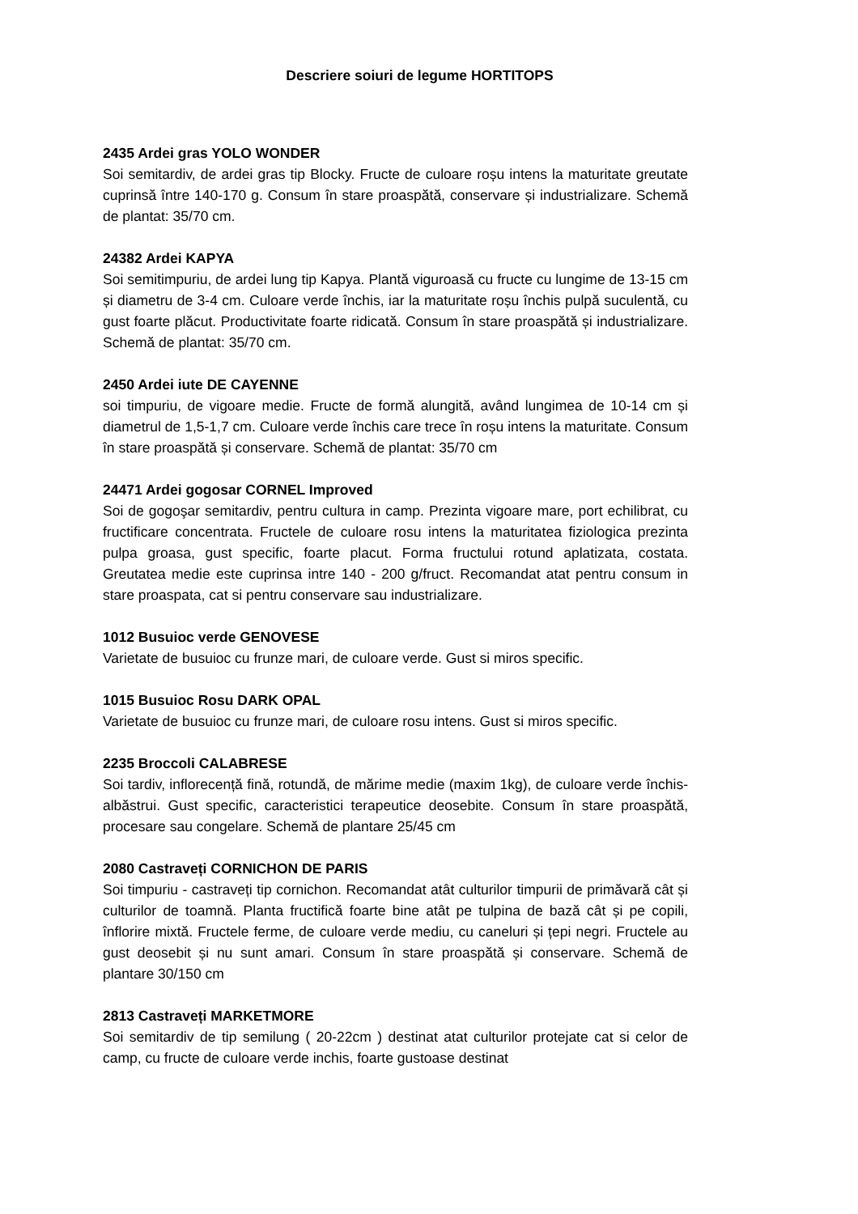Descriere soiuri de legume HORTITOPS
2435 Ardei gras YOLO WONDER
Soi semitardiv, de ardei gras tip Blocky. Fructe de culoare roșu intens la maturitate greutate cuprinsă între 140-170 g. Consum în stare proaspătă, conservare și industrializare. Schemă de plantat: 35/70 cm.
24382 Ardei KAPYA
Soi semitimpuriu, de ardei lung tip Kapya. Plantă viguroasă cu fructe cu lungime de 13-15 cm și diametru de 3-4 cm. Culoare verde închis, iar la maturitate roșu închis pulpă suculentă, cu gust foarte plăcut. Productivitate foarte ridicată. Consum în stare proaspătă și industrializare. Schemă de plantat: 35/70 cm.
2450 Ardei iute DE CAYENNE
soi timpuriu, de vigoare medie. Fructe de formă alungită, având lungimea de 10-14 cm și diametrul de 1,5-1,7 cm. Culoare verde închis care trece în roșu intens la maturitate. Consum în stare proaspătă și conservare. Schemă de plantat: 35/70 cm
24471 Ardei gogosar CORNEL Improved
Soi de gogoşar semitardiv, pentru cultura in camp. Prezinta vigoare mare, port echilibrat, cu fructificare concentrata. Fructele de culoare rosu intens la maturitatea fiziologica prezinta pulpa groasa, gust specific, foarte placut. Forma fructului rotund aplatizata, costata. Greutatea medie este cuprinsa intre 140 - 200 g/fruct. Recomandat atat pentru consum in stare proaspata, cat si pentru conservare sau industrializare.
1012 Busuioc verde GENOVESE
Varietate de busuioc cu frunze mari, de culoare verde. Gust si miros specific.
1015 Busuioc Rosu DARK OPAL
Varietate de busuioc cu frunze mari, de culoare rosu intens. Gust si miros specific.
2235 Broccoli CALABRESE
Soi tardiv, inflorecență fină, rotundă, de mărime medie (maxim 1kg), de culoare verde închis-albăstrui. Gust specific, caracteristici terapeutice deosebite. Consum în stare proaspătă, procesare sau congelare. Schemă de plantare 25/45 cm
2080 Castraveți CORNICHON DE PARIS
Soi timpuriu - castraveți tip cornichon. Recomandat atât culturilor timpurii de primăvară cât și culturilor de toamnă. Planta fructifică foarte bine atât pe tulpina de bază cât și pe copili, înflorire mixtă. Fructele ferme, de culoare verde mediu, cu caneluri și țepi negri. Fructele au gust deosebit și nu sunt amari. Consum în stare proaspătă și conservare. Schemă de plantare 30/150 cm
2813 Castraveți MARKETMORE
Soi semitardiv de tip semilung ( 20-22cm ) destinat atat culturilor protejate cat si celor de camp, cu fructe de culoare verde inchis, foarte gustoase destinat